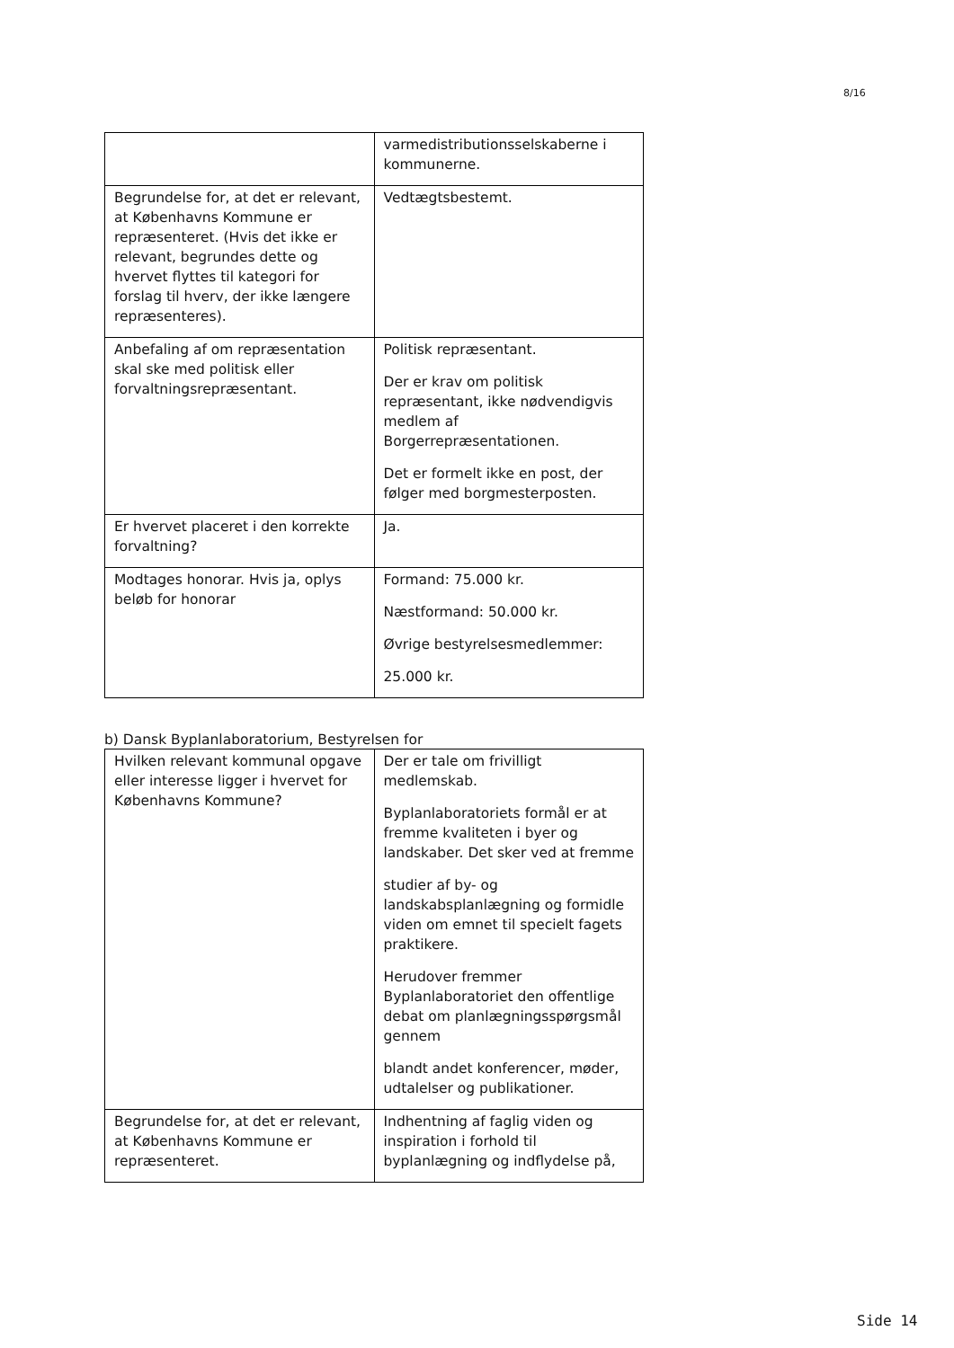8/16
| | varmedistributionsselskaberne i kommunerne. |
| Begrundelse for, at det er relevant, at Københavns Kommune er repræsenteret. (Hvis det ikke er relevant, begrundes dette og hvervet flyttes til kategori for forslag til hverv, der ikke længere repræsenteres). | Vedtægtsbestemt. |
| Anbefaling af om repræsentation skal ske med politisk eller forvaltningsrepræsentant. | Politisk repræsentant. Der er krav om politisk repræsentant, ikke nødvendigvis medlem af Borgerrepræsentationen. Det er formelt ikke en post, der følger med borgmesterposten. |
| Er hvervet placeret i den korrekte forvaltning? | Ja. |
| Modtages honorar. Hvis ja, oplys beløb for honorar | Formand: 75.000 kr. Næstformand: 50.000 kr. Øvrige bestyrelsesmedlemmer: 25.000 kr. |
b) Dansk Byplanlaboratorium, Bestyrelsen for
| Hvilken relevant kommunal opgave eller interesse ligger i hvervet for Københavns Kommune? | Der er tale om frivilligt medlemskab. Byplanlaboratoriets formål er at fremme kvaliteten i byer og landskaber. Det sker ved at fremme studier af by- og landskabsplanlægning og formidle viden om emnet til specielt fagets praktikere. Herudover fremmer Byplanlaboratoriet den offentlige debat om planlægningsspørgsmål gennem blandt andet konferencer, møder, udtalelser og publikationer. |
| Begrundelse for, at det er relevant, at Københavns Kommune er repræsenteret. | Indhentning af faglig viden og inspiration i forhold til byplanlægning og indflydelse på, |
Side 14